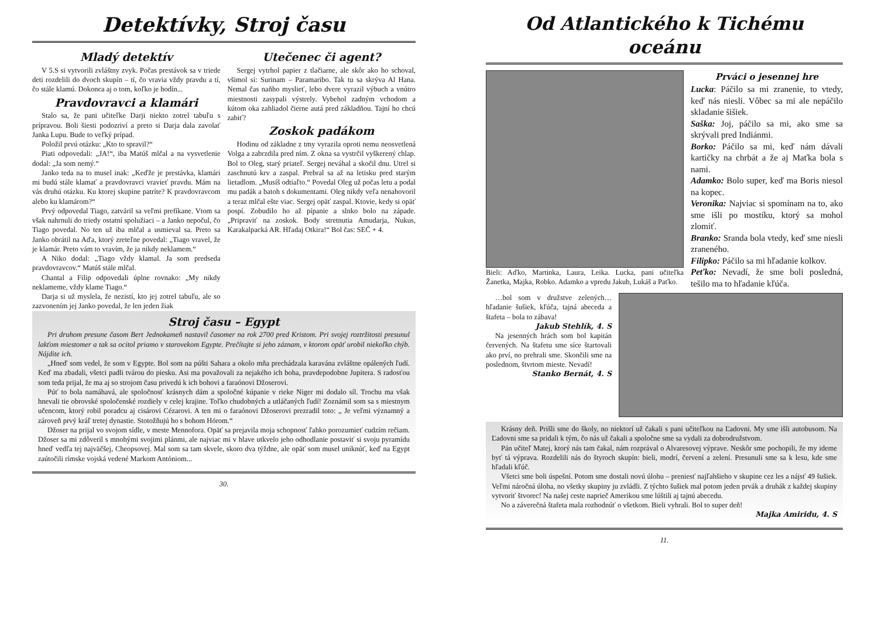Detektívky, Stroj času
Mladý detektív
V 5.S si vytvorili zvláštny zvyk. Počas prestávok sa v triede deti rozdelili do dvoch skupín – tí, čo vravia vždy pravdu a tí, čo stále klamú. Dokonca aj o tom, koľko je hodín...
Pravdovravci a klamári
Stalo sa, že pani učiteľke Darji niekto zotrel tabuľu s prípravou. Boli šiesti podozriví a preto si Darja dala zavolať Janka Lupu. Bude to veľký prípad.
Položil prvú otázku: „Kto to spravil?“
Piati odpovedali: „JA!“, iba Matúš mlčal a na vysvetlenie dodal: „Ja som nemý.“
Janko teda na to musel inak: „Keďže je prestávka, klamári mi budú stále klamať a pravdovravci vravieť pravdu. Mám na vás druhú otázku. Ku ktorej skupine patríte? K pravdovravcom alebo ku klamárom?“
Prvý odpovedal Tiago, zatváril sa veľmi prefíkane. Vtom sa však nahrnuli do triedy ostatní spolužiaci – a Janko nepočul, čo Tiago povedal. No ten už iba mlčal a usmieval sa. Preto sa Janko obrátil na Aďa, ktorý zreteľne povedal: „Tiago vravel, že je klamár. Preto vám to vravím, že ja nikdy neklamem.“
A Niko dodal: „Tiago vždy klamal. Ja som predseda pravdovravcov.“ Matúš stále mlčal.
Chantal a Filip odpovedali úplne rovnako: „My nikdy neklameme, vždy klame Tiago.“
Darja si už myslela, že nezistí, kto jej zotrel tabuľu, ale so zazvonením jej Janko povedal, že len jeden žiak
Utečenec či agent?
Sergej vytrhol papier z tlačiarne, ale skôr ako ho schoval, všimol si: Surinam – Paramaribo. Tak tu sa skrýva Al Hana. Nemal čas naňho myslieť, lebo dvere vyrazil výbuch a vnútro miestnosti zasypali výstrely. Vybehol zadným vchodom a kútom oka zahliadol čierne autá pred základňou. Tajní ho chcú zabiť?
Zoskok padákom
Hodinu od základne z tmy vyrazila oproti nemu neosvetlená Volga a zabrzdila pred ním. Z okna sa vystrčil vyškerený chlap. Bol to Oleg, starý priateľ. Sergej neváhal a skočil dnu. Utrel si zaschnutú krv a zaspal. Prebral sa až na letisku pred starým lietadlom. „Musíš odtiaľto.“ Povedal Oleg už počas letu a podal mu padák a batoh s dokumentami. Oleg nikdy veľa nenahovoril a teraz mlčal ešte viac. Sergej opäť zaspal. Ktovie, kedy si opäť pospí. Zobudilo ho až pípanie a slnko bolo na západe. „Pripraviť na zoskok. Body stretnutia Amudarja, Nukus, Karakalpacká AR. Hľadaj Otkira!“ Bol čas: SEČ + 4.
Stroj času – Egypt
Pri druhom presune časom Bert Jednokameň nastavil časomer na rok 2700 pred Kristom. Pri svojej roztržitosti presunul lakťom miestomer a tak sa ocitol priamo v starovekom Egypte. Prečítajte si jeho záznam, v ktorom opäť urobil niekoľko chýb. Nájdite ich.
„Hneď som vedel, že som v Egypte. Bol som na púšti Sahara a okolo mňa prechádzala karavána zvláštne opálených ľudí. Keď ma zbadali, všetci padli tvárou do piesku. Asi ma považovali za nejakého ich boha, pravdepodobne Jupitera. S radosťou som teda prijal, že ma aj so strojom času privedú k ich bohovi a faraónovi Džoserovi.
Púť to bola namáhavá, ale spoločnosť krásnych dám a spoločné kúpanie v rieke Niger mi dodalo síl. Trochu ma však hnevali tie obrovské spoločenské rozdiely v celej krajine. Toľko chudobných a utláčaných ľudí! Zoznámil som sa s miestnym učencom, ktorý robil poradcu aj cisárovi Cézarovi. A ten mi o faraónovi Džoserovi prezradil toto: „ Je veľmi významný a zároveň prvý kráľ tretej dynastie. Stotožňujú ho s bohom Hórom.“
Džoser na prijal vo svojom sídle, v meste Mennofora. Opäť sa prejavila moja schopnosť ľahko porozumieť cudzím rečiam. Džoser sa mi zdôveril s mnohými svojimi plánmi, ale najviac mi v hlave utkvelo jeho odhodlanie postaviť si svoju pyramídu hneď vedľa tej najväčšej, Cheopsovej. Mal som sa tam skvele, skoro dva týždne, ale opäť som musel uniknúť, keď na Egypt zaútočili rímske vojská vedené Markom Antóniom...
30.
Od Atlantického k Tichému oceánu
Bieli: Aďko, Martinka, Laura, Leika. Lucka, pani učiteľka Žanetka, Majka, Robko. Adamko a vpredu Jakub, Lukáš a Paťko.
Prváci o jesennej hre
Lucka: Páčilo sa mi zranenie, to vtedy, keď nás niesli. Vôbec sa mi ale nepáčilo skladanie šišiek.
Saška: Joj, páčilo sa mi, ako sme sa skrývali pred Indiánmi.
Borko: Páčilo sa mi, keď nám dávali kartičky na chrbát a že aj Maťka bola s nami.
Adamko: Bolo super, keď ma Boris niesol na kopec.
Veronika: Najviac si spomínam na to, ako sme išli po mostíku, ktorý sa mohol zlomiť.
Branko: Sranda bola vtedy, keď sme niesli zraneného.
Filipko: Páčilo sa mi hľadanie kolkov.
Peťko: Nevadí, že sme boli posledná, tešilo ma to hľadanie kľúča.
…bol som v družstve zelených… hľadanie šušiek, kľúča, tajná abeceda a štafeta – bola to zábava!
Jakub Stehlík, 4. S
Na jesenných hrách som bol kapitán červených. Na štafetu sme síce štartovali ako prví, no prehrali sme. Skončili sme na poslednom, štvrtom mieste. Nevadí!
Stanko Bernát, 4. S
Krásny deň. Prišli sme do školy, no niektorí už čakali s pani učiteľkou na Ľadovni. My sme išli autobusom. Na Ľadovni sme sa pridali k tým, čo nás už čakali a spoločne sme sa vydali za dobrodružstvom.
Pán učiteľ Matej, ktorý nás tam čakal, nám rozprával o Alvaresovej výprave. Neskôr sme pochopili, že my ideme byť tá výprava. Rozdelili nás do štyroch skupín: bieli, modrí, červení a zelení. Presunuli sme sa k lesu, kde sme hľadali kľúč.
Všetci sme boli úspešní. Potom sme dostali novú úlohu – preniesť najľahšieho v skupine cez les a nájsť 49 šušiek. Veľmi náročná úloha, no všetky skupiny ju zvládli. Z týchto šušiek mal potom jeden prvák a druhák z každej skupiny vytvoriť štvorec! Na našej ceste naprieč Amerikou sme lúštili aj tajnú abecedu.
No a záverečná štafeta mala rozhodnúť o všetkom. Bieli vyhrali. Bol to super deň!
Majka Amiridu, 4. S
11.